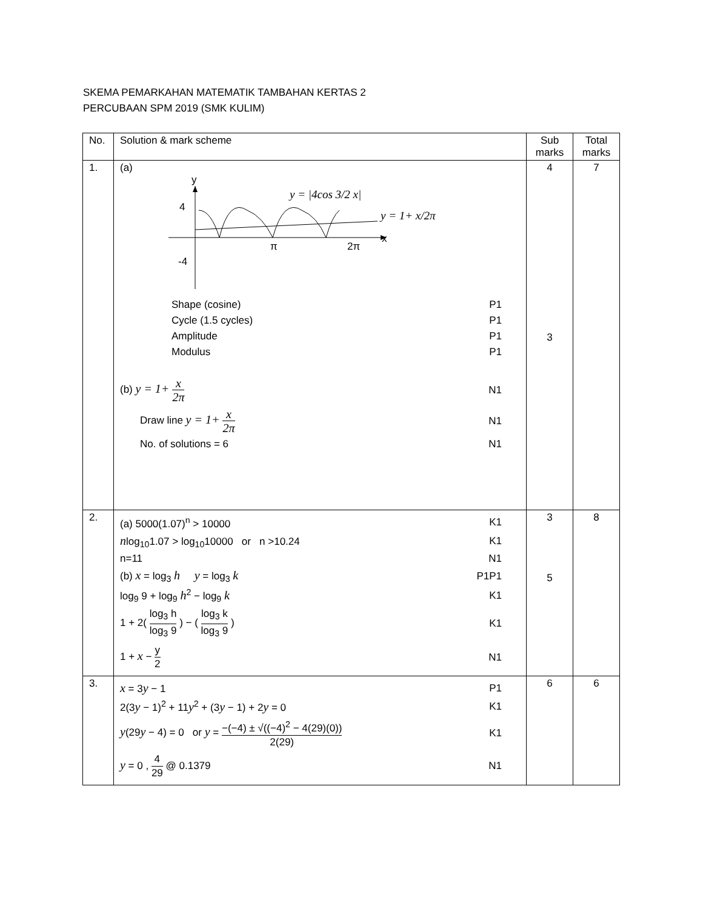SKEMA PEMARKAHAN MATEMATIK TAMBAHAN KERTAS 2
PERCUBAAN SPM 2019 (SMK KULIM)
| No. | Solution & mark scheme | Sub marks | Total marks |
| --- | --- | --- | --- |
| 1. | (a) y 4 -4 x π 2π y = /4cos 3/2 x/ y = 1+ x/2π Shape (cosine) P1 Cycle (1.5 cycles) P1 Amplitude P1 Modulus P1 (b) y = 1+ x 2π N1 Draw line y = 1+ x 2π N1 No. of solutions = 6 N1 | 4 3 | 7 |
| 2. | (a) 5000(1.07)<sup>n</sup> > 10000 K1 n log<sub>10</sub>1.07 > log<sub>10</sub>10000 or n >10.24 K1 n=11 N1 (b) x = log<sub>3</sub> h y = log<sub>3</sub> k P1P1 log<sub>9</sub> 9 + log<sub>9</sub> h<sup>2</sup> − log<sub>9</sub> k K1 1 + 2( log<sub>3</sub> h log<sub>3</sub> 9 ) − ( log<sub>3</sub> k log<sub>3</sub> 9 ) K1 1 + x − y 2 N1 | 3 5 | 8 |
| 3. | x = 3 y − 1 P1 2(3 y − 1)<sup>2</sup> + 11 y<sup>2</sup> + (3 y − 1) + 2 y = 0 K1 y (29 y − 4) = 0 or y = −(−4) ± √((−4)<sup>2</sup> − 4(29)(0)) 2(29) K1 y = 0 , 4 29 @ 0.1379 N1 | 6 | 6 |